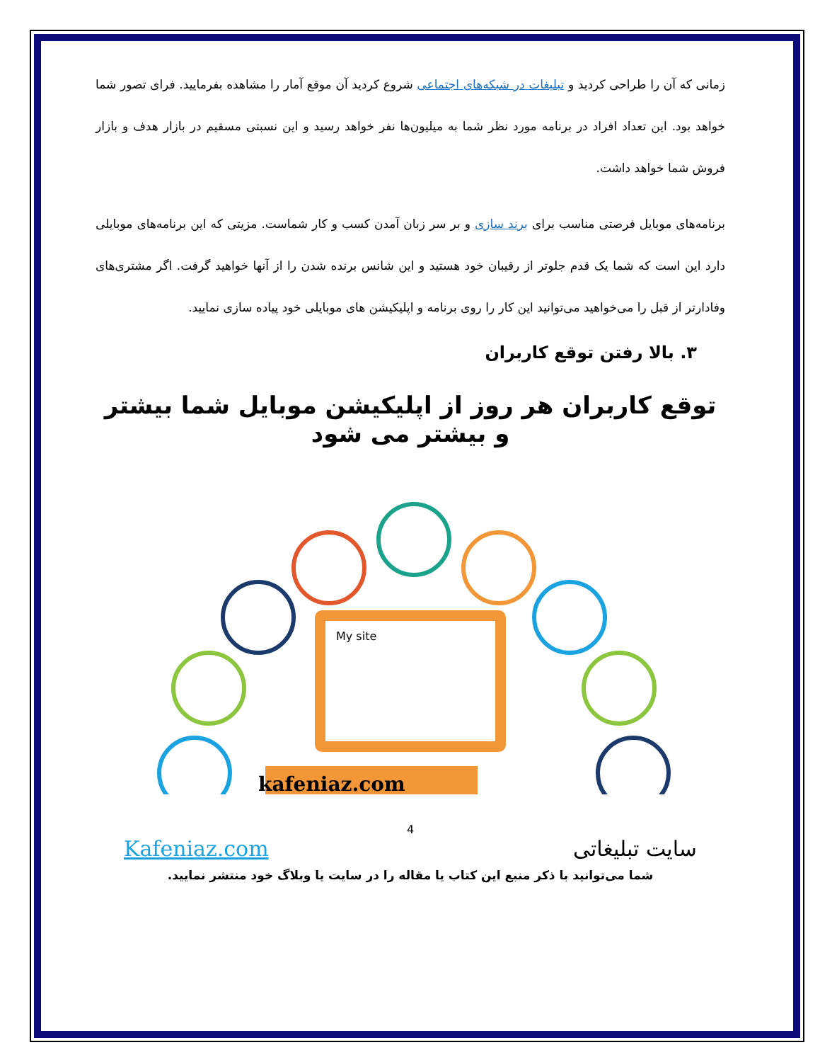زمانی که آن را طراحی کردید و تبلیغات در شبکه‌های اجتماعی شروع کردید آن موقع آمار را مشاهده بفرمایید. فرای تصور شما خواهد بود. این تعداد افراد در برنامه مورد نظر شما به میلیون‌ها نفر خواهد رسید و این نسبتی مسقیم در بازار هدف و بازار فروش شما خواهد داشت.
برنامه‌های موبایل فرصتی مناسب برای برند سازی و بر سر زبان آمدن کسب و کار شماست. مزیتی که این برنامه‌های موبایلی دارد این است که شما یک قدم جلوتر از رقیبان خود هستید و این شانس برنده شدن را از آنها خواهید گرفت. اگر مشتری‌های وفادارتر از قبل را می‌خواهید می‌توانید این کار را روی برنامه و اپلیکیشن های موبایلی خود پیاده سازی نمایید.
۳. بالا رفتن توقع کاربران
توقع کاربران هر روز از اپلیکیشن موبایل شما بیشتر و بیشتر می شود
My site
kafeniaz.com
4
سایت تبلیغاتی Kafeniaz.com
شما می‌توانید با ذکر منبع این کتاب یا مقاله را در سایت یا وبلاگ خود منتشر نمایید.